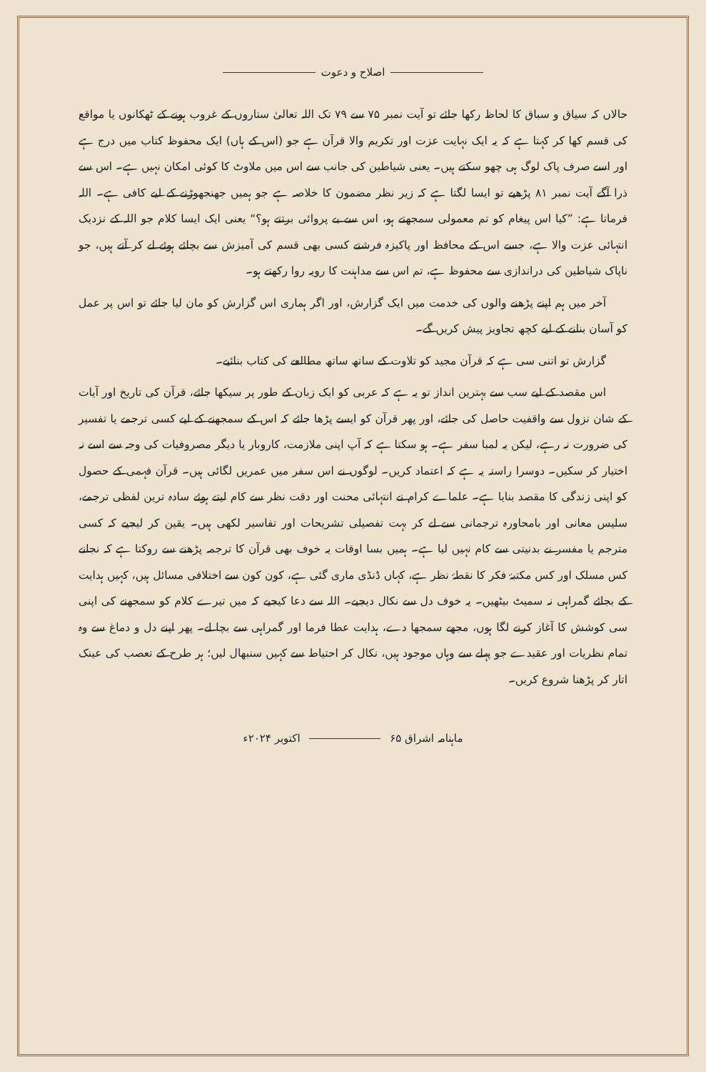اصلاح و دعوت
حالاں کہ سیاق و سباق کا لحاظ رکھا جائے تو آیت نمبر ۷۵ سے ۷۹ تک اللہ تعالیٰ ستاروں کے غروب ہونے کے ٹھکانوں یا مواقع کی قسم کھا کر کہتا ہے کہ یہ ایک نہایت عزت اور تکریم والا قرآن ہے جو (اس کے ہاں) ایک محفوظ کتاب میں درج ہے اور اسے صرف پاک لوگ ہی چھو سکتے ہیں۔ یعنی شیاطین کی جانب سے اس میں ملاوٹ کا کوئی امکان نہیں ہے۔ اس سے ذرا آگے آیت نمبر ۸۱ پڑھیے تو ایسا لگتا ہے کہ زیر نظر مضمون کا خلاصہ ہے جو ہمیں جھنجھوڑنے کے لیے کافی ہے۔ اللہ فرماتا ہے: ”کیا اس پیغام کو تم معمولی سمجھتے ہو، اس سے بے پروائی برتتے ہو؟“ یعنی ایک ایسا کلام جو اللہ کے نزدیک انتہائی عزت والا ہے، جسے اس کے محافظ اور پاکیزہ فرشتے کسی بھی قسم کی آمیزش سے بچائے ہوئے لے کر آتے ہیں، جو ناپاک شیاطین کی دراندازی سے محفوظ ہے، تم اس سے مداہنت کا رویہ روا رکھتے ہو۔
آخر میں ہم اپنے پڑھنے والوں کی خدمت میں ایک گزارش، اور اگر ہماری اس گزارش کو مان لیا جائے تو اس پر عمل کو آسان بنانے کے لیے کچھ تجاویز پیش کریں گے۔
گزارش تو اتنی سی ہے کہ قرآن مجید کو تلاوت کے ساتھ ساتھ مطالعے کی کتاب بنائیے۔
اس مقصد کے لیے سب سے بہترین انداز تو یہ ہے کہ عربی کو ایک زبان کے طور پر سیکھا جائے، قرآن کی تاریخ اور آیات کے شان نزول سے واقفیت حاصل کی جائے، اور پھر قرآن کو ایسے پڑھا جائے کہ اس کے سمجھنے کے لیے کسی ترجمے یا تفسیر کی ضرورت نہ رہے، لیکن یہ لمبا سفر ہے۔ ہو سکتا ہے کہ آپ اپنی ملازمت، کاروبار یا دیگر مصروفیات کی وجہ سے اسے نہ اختیار کر سکیں۔ دوسرا راستہ یہ ہے کہ اعتماد کریں۔ لوگوں نے اس سفر میں عمریں لگائی ہیں۔ قرآن فہمی کے حصول کو اپنی زندگی کا مقصد بنایا ہے۔ علماے کرام نے انتہائی محنت اور دقت نظر سے کام لیتے ہوئے سادہ ترین لفظی ترجمے، سلیس معانی اور بامحاورہ ترجمانی سے لے کر بہت تفصیلی تشریحات اور تفاسیر لکھی ہیں۔ یقین کر لیجیے کہ کسی مترجم یا مفسر نے بدنیتی سے کام نہیں لیا ہے۔ ہمیں بسا اوقات یہ خوف بھی قرآن کا ترجمہ پڑھنے سے روکتا ہے کہ نجانے کس مسلک اور کس مکتبۂ فکر کا نقطۂ نظر ہے، کہاں ڈنڈی ماری گئی ہے، کون کون سے اختلافی مسائل ہیں، کہیں ہدایت کے بجائے گمراہی نہ سمیٹ بیٹھیں۔ یہ خوف دل سے نکال دیجیے۔ اللہ سے دعا کیجیے کہ میں تیرے کلام کو سمجھنے کی اپنی سی کوشش کا آغاز کرنے لگا ہوں، مجھے سمجھا دے، ہدایت عطا فرما اور گمراہی سے بچا لے۔ پھر اپنے دل و دماغ سے وہ تمام نظریات اور عقیدے جو پہلے سے وہاں موجود ہیں، نکال کر احتیاط سے کہیں سنبھال لیں؛ ہر طرح کے تعصب کی عینک اتار کر پڑھنا شروع کریں۔
ماہنامہ اشراق ۶۵ اکتوبر ۲۰۲۴ء